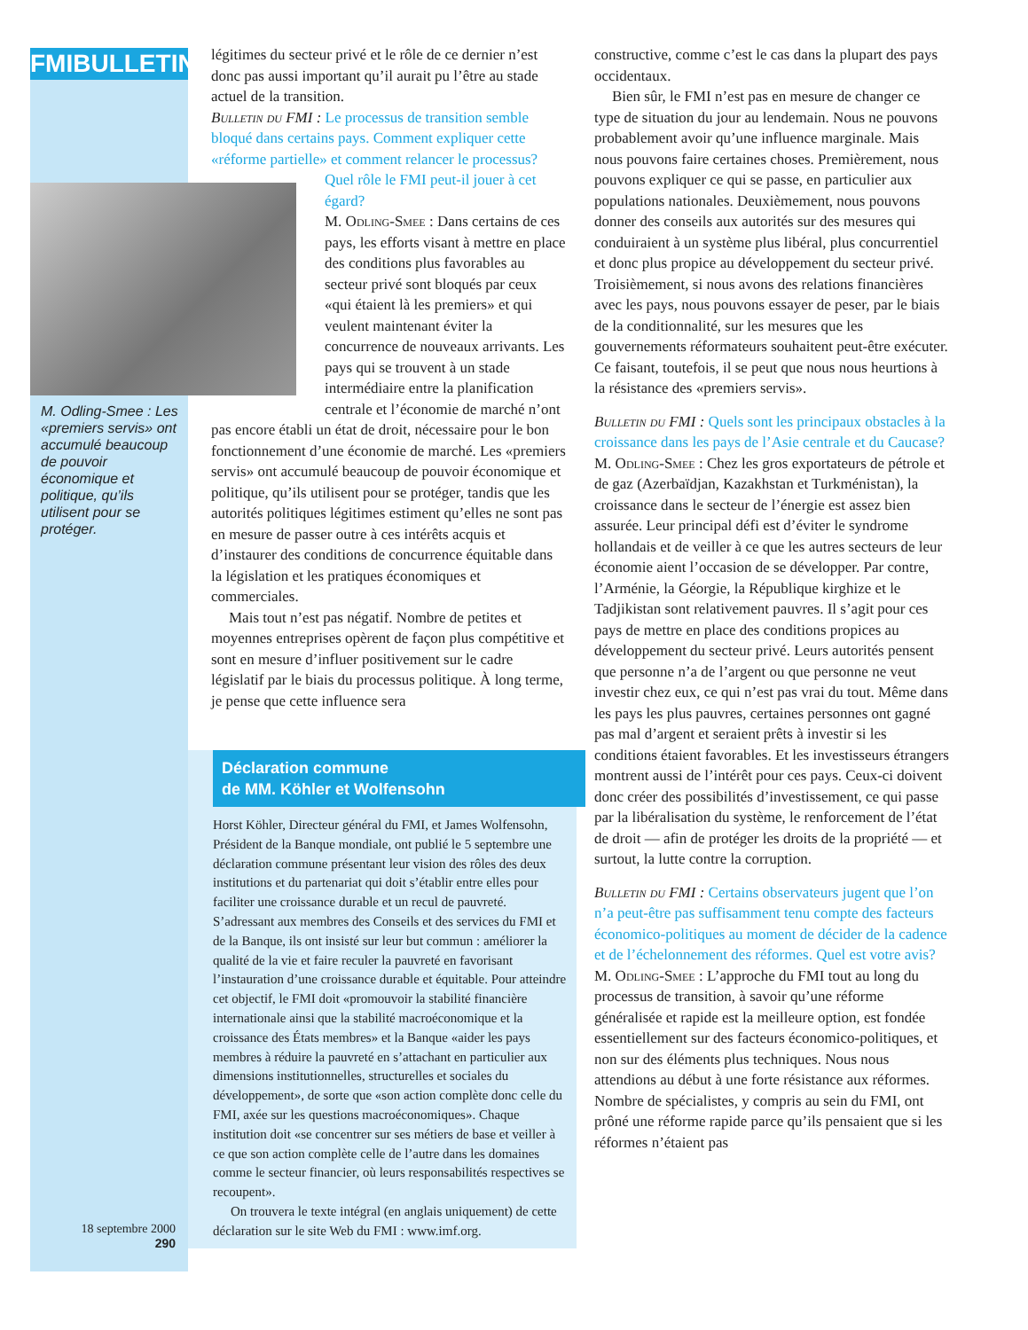FMIBULLETIN
M. Odling-Smee : Les «premiers servis» ont accumulé beaucoup de pouvoir économique et politique, qu’ils utilisent pour se protéger.
18 septembre 2000
290
légitimes du secteur privé et le rôle de ce dernier n’est donc pas aussi important qu’il aurait pu l’être au stade actuel de la transition.
Bulletin du FMI : Le processus de transition semble bloqué dans certains pays. Comment expliquer cette «réforme partielle» et comment relancer le processus? Quel rôle le FMI peut-il jouer à cet égard?
M. Odling-Smee : Dans certains de ces pays, les efforts visant à mettre en place des conditions plus favorables au secteur privé sont bloqués par ceux «qui étaient là les premiers» et qui veulent maintenant éviter la concurrence de nouveaux arrivants. Les pays qui se trouvent à un stade intermédiaire entre la planification centrale et l’économie de marché n’ont pas encore établi un état de droit, nécessaire pour le bon fonctionnement d’une économie de marché. Les «premiers servis» ont accumulé beaucoup de pouvoir économique et politique, qu’ils utilisent pour se protéger, tandis que les autorités politiques légitimes estiment qu’elles ne sont pas en mesure de passer outre à ces intérêts acquis et d’instaurer des conditions de concurrence équitable dans la législation et les pratiques économiques et commerciales.
Mais tout n’est pas négatif. Nombre de petites et moyennes entreprises opèrent de façon plus compétitive et sont en mesure d’influer positivement sur le cadre législatif par le biais du processus politique. À long terme, je pense que cette influence sera
Déclaration commune
de MM. Köhler et Wolfensohn
Horst Köhler, Directeur général du FMI, et James Wolfensohn, Président de la Banque mondiale, ont publié le 5 septembre une déclaration commune présentant leur vision des rôles des deux institutions et du partenariat qui doit s’établir entre elles pour faciliter une croissance durable et un recul de pauvreté. S’adressant aux membres des Conseils et des services du FMI et de la Banque, ils ont insisté sur leur but commun : améliorer la qualité de la vie et faire reculer la pauvreté en favorisant l’instauration d’une croissance durable et équitable. Pour atteindre cet objectif, le FMI doit «promouvoir la stabilité financière internationale ainsi que la stabilité macroéconomique et la croissance des États membres» et la Banque «aider les pays membres à réduire la pauvreté en s’attachant en particulier aux dimensions institutionnelles, structurelles et sociales du développement», de sorte que «son action complète donc celle du FMI, axée sur les questions macroéconomiques». Chaque institution doit «se concentrer sur ses métiers de base et veiller à ce que son action complète celle de l’autre dans les domaines comme le secteur financier, où leurs responsabilités respectives se recoupent».
On trouvera le texte intégral (en anglais uniquement) de cette déclaration sur le site Web du FMI : www.imf.org.
constructive, comme c’est le cas dans la plupart des pays occidentaux.
Bien sûr, le FMI n’est pas en mesure de changer ce type de situation du jour au lendemain. Nous ne pouvons probablement avoir qu’une influence marginale. Mais nous pouvons faire certaines choses. Premièrement, nous pouvons expliquer ce qui se passe, en particulier aux populations nationales. Deuxièmement, nous pouvons donner des conseils aux autorités sur des mesures qui conduiraient à un système plus libéral, plus concurrentiel et donc plus propice au développement du secteur privé. Troisièmement, si nous avons des relations financières avec les pays, nous pouvons essayer de peser, par le biais de la conditionnalité, sur les mesures que les gouvernements réformateurs souhaitent peut-être exécuter. Ce faisant, toutefois, il se peut que nous nous heurtions à la résistance des «premiers servis».
Bulletin du FMI : Quels sont les principaux obstacles à la croissance dans les pays de l’Asie centrale et du Caucase?
M. Odling-Smee : Chez les gros exportateurs de pétrole et de gaz (Azerbaïdjan, Kazakhstan et Turkménistan), la croissance dans le secteur de l’énergie est assez bien assurée. Leur principal défi est d’éviter le syndrome hollandais et de veiller à ce que les autres secteurs de leur économie aient l’occasion de se développer. Par contre, l’Arménie, la Géorgie, la République kirghize et le Tadjikistan sont relativement pauvres. Il s’agit pour ces pays de mettre en place des conditions propices au développement du secteur privé. Leurs autorités pensent que personne n’a de l’argent ou que personne ne veut investir chez eux, ce qui n’est pas vrai du tout. Même dans les pays les plus pauvres, certaines personnes ont gagné pas mal d’argent et seraient prêts à investir si les conditions étaient favorables. Et les investisseurs étrangers montrent aussi de l’intérêt pour ces pays. Ceux-ci doivent donc créer des possibilités d’investissement, ce qui passe par la libéralisation du système, le renforcement de l’état de droit — afin de protéger les droits de la propriété — et surtout, la lutte contre la corruption.
Bulletin du FMI : Certains observateurs jugent que l’on n’a peut-être pas suffisamment tenu compte des facteurs économico-politiques au moment de décider de la cadence et de l’échelonnement des réformes. Quel est votre avis?
M. Odling-Smee : L’approche du FMI tout au long du processus de transition, à savoir qu’une réforme généralisée et rapide est la meilleure option, est fondée essentiellement sur des facteurs économico-politiques, et non sur des éléments plus techniques. Nous nous attendions au début à une forte résistance aux réformes. Nombre de spécialistes, y compris au sein du FMI, ont prôné une réforme rapide parce qu’ils pensaient que si les réformes n’étaient pas